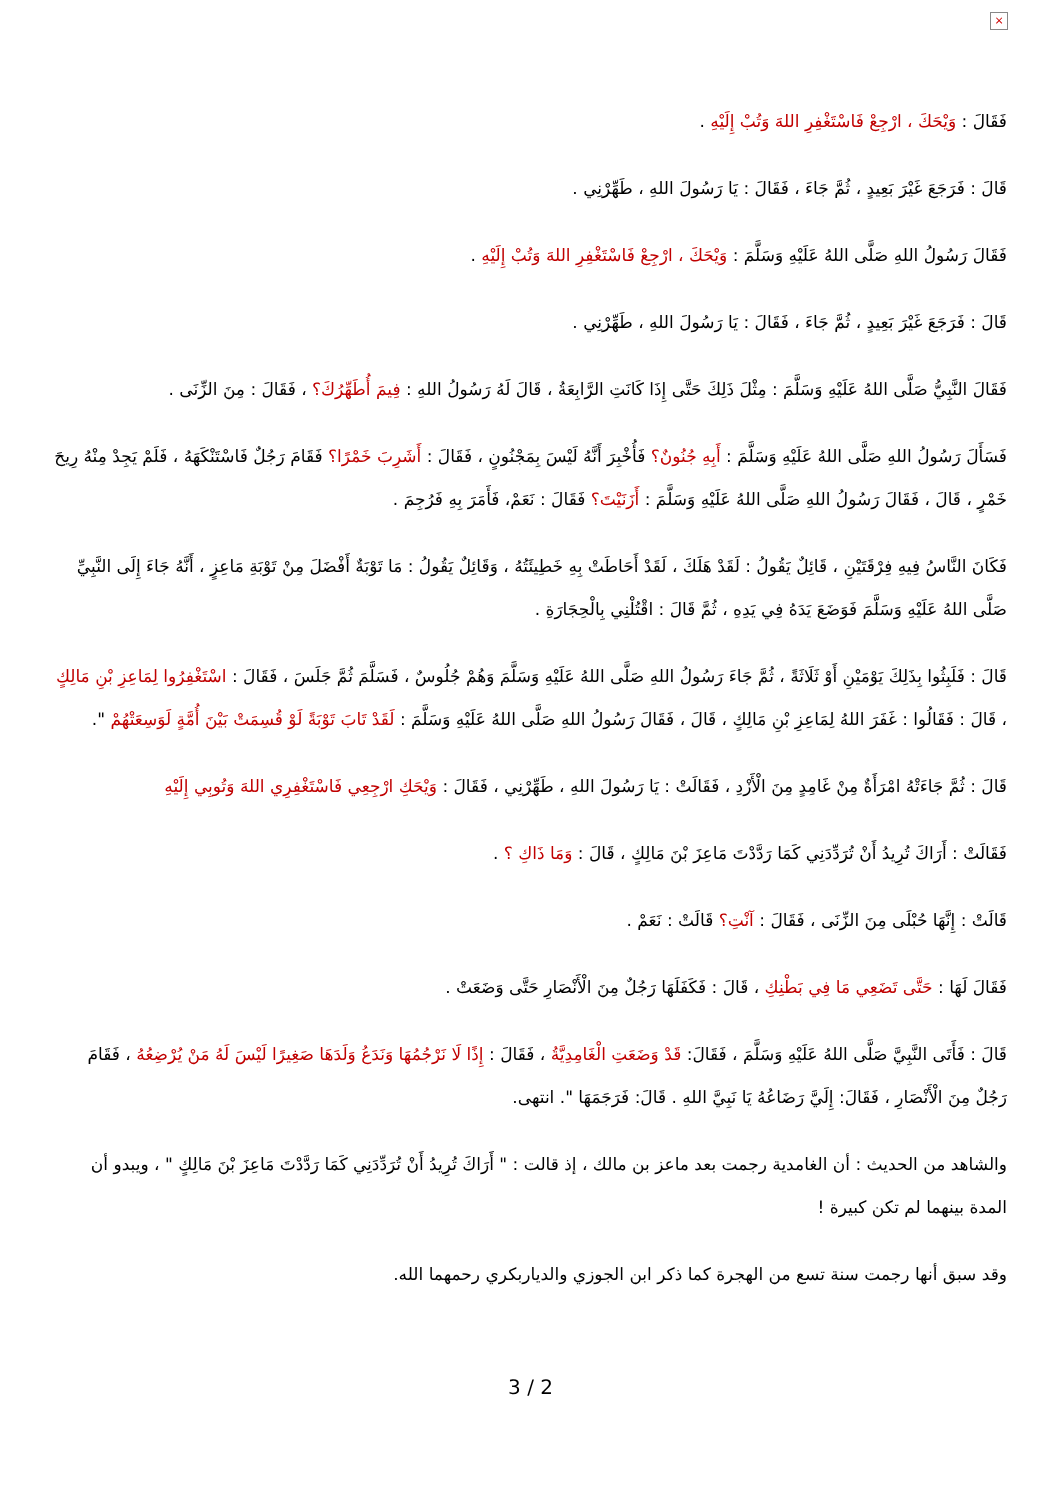×
فَقَالَ : وَيْحَكَ ، ارْجِعْ فَاسْتَغْفِرِ اللهَ وَتُبْ إِلَيْهِ .
قَالَ : فَرَجَعَ غَيْرَ بَعِيدٍ ، ثُمَّ جَاءَ ، فَقَالَ : يَا رَسُولَ اللهِ ، طَهِّرْنِي .
فَقَالَ رَسُولُ اللهِ صَلَّى اللهُ عَلَيْهِ وَسَلَّمَ : وَيْحَكَ ، ارْجِعْ فَاسْتَغْفِرِ اللهَ وَتُبْ إِلَيْهِ .
قَالَ : فَرَجَعَ غَيْرَ بَعِيدٍ ، ثُمَّ جَاءَ ، فَقَالَ : يَا رَسُولَ اللهِ ، طَهِّرْنِي .
فَقَالَ النَّبِيُّ صَلَّى اللهُ عَلَيْهِ وَسَلَّمَ : مِثْلَ ذَلِكَ حَتَّى إِذَا كَانَتِ الرَّابِعَةُ ، قَالَ لَهُ رَسُولُ اللهِ : فِيمَ أُطَهِّرُكَ؟ ، فَقَالَ : مِنَ الزِّنَى .
فَسَأَلَ رَسُولُ اللهِ صَلَّى اللهُ عَلَيْهِ وَسَلَّمَ : أَبِهِ جُنُونٌ؟ فَأُخْبِرَ أَنَّهُ لَيْسَ بِمَجْنُونٍ ، فَقَالَ : أَشَرِبَ خَمْرًا؟ فَقَامَ رَجُلٌ فَاسْتَنْكَهَهُ ، فَلَمْ يَجِدْ مِنْهُ رِيحَ خَمْرٍ ، قَالَ ، فَقَالَ رَسُولُ اللهِ صَلَّى اللهُ عَلَيْهِ وَسَلَّمَ : أَزَنَيْتَ؟ فَقَالَ : نَعَمْ، فَأَمَرَ بِهِ فَرُجِمَ .
فَكَانَ النَّاسُ فِيهِ فِرْقَتَيْنِ ، قَائِلٌ يَقُولُ : لَقَدْ هَلَكَ ، لَقَدْ أَحَاطَتْ بِهِ خَطِيئَتُهُ ، وَقَائِلٌ يَقُولُ : مَا تَوْبَةٌ أَفْضَلَ مِنْ تَوْبَةِ مَاعِزٍ ، أَنَّهُ جَاءَ إِلَى النَّبِيِّ صَلَّى اللهُ عَلَيْهِ وَسَلَّمَ فَوَضَعَ يَدَهُ فِي يَدِهِ ، ثُمَّ قَالَ : اقْتُلْنِي بِالْحِجَارَةِ .
قَالَ : فَلَبِثُوا بِذَلِكَ يَوْمَيْنِ أَوْ ثَلَاثَةً ، ثُمَّ جَاءَ رَسُولُ اللهِ صَلَّى اللهُ عَلَيْهِ وَسَلَّمَ وَهُمْ جُلُوسٌ ، فَسَلَّمَ ثُمَّ جَلَسَ ، فَقَالَ : اسْتَغْفِرُوا لِمَاعِزِ بْنِ مَالِكٍ ، قَالَ : فَقَالُوا : غَفَرَ اللهُ لِمَاعِزِ بْنِ مَالِكٍ ، قَالَ ، فَقَالَ رَسُولُ اللهِ صَلَّى اللهُ عَلَيْهِ وَسَلَّمَ : لَقَدْ تَابَ تَوْبَةً لَوْ قُسِمَتْ بَيْنَ أُمَّةٍ لَوَسِعَتْهُمْ ".
قَالَ : ثُمَّ جَاءَتْهُ امْرَأَةٌ مِنْ غَامِدٍ مِنَ الْأَزْدِ ، فَقَالَتْ : يَا رَسُولَ اللهِ ، طَهِّرْنِي ، فَقَالَ : وَيْحَكِ ارْجِعِي فَاسْتَغْفِرِي اللهَ وَتُوبِي إِلَيْهِ
فَقَالَتْ : أَرَاكَ تُرِيدُ أَنْ تُرَدِّدَنِي كَمَا رَدَّدْتَ مَاعِزَ بْنَ مَالِكٍ ، قَالَ : وَمَا ذَاكِ ؟ .
قَالَتْ : إِنَّهَا حُبْلَى مِنَ الزِّنَى ، فَقَالَ : آنْتِ؟ قَالَتْ : نَعَمْ .
فَقَالَ لَهَا : حَتَّى تَضَعِي مَا فِي بَطْنِكِ ، قَالَ : فَكَفَلَهَا رَجُلٌ مِنَ الْأَنْصَارِ حَتَّى وَضَعَتْ .
قَالَ : فَأَتَى النَّبِيَّ صَلَّى اللهُ عَلَيْهِ وَسَلَّمَ ، فَقَالَ: قَدْ وَضَعَتِ الْغَامِدِيَّةُ ، فَقَالَ : إِذًا لَا نَرْجُمُهَا وَنَدَعُ وَلَدَهَا صَغِيرًا لَيْسَ لَهُ مَنْ يُرْضِعُهُ ، فَقَامَ رَجُلٌ مِنَ الْأَنْصَارِ ، فَقَالَ: إِلَيَّ رَضَاعُهُ يَا نَبِيَّ اللهِ . قَالَ: فَرَجَمَهَا ". انتهى.
والشاهد من الحديث : أن الغامدية رجمت بعد ماعز بن مالك ، إذ قالت : " أَرَاكَ تُرِيدُ أَنْ تُرَدِّدَنِي كَمَا رَدَّدْتَ مَاعِزَ بْنَ مَالِكٍ " ، ويبدو أن المدة بينهما لم تكن كبيرة !
وقد سبق أنها رجمت سنة تسع من الهجرة كما ذكر ابن الجوزي والدياربكري رحمهما الله.
3 / 2